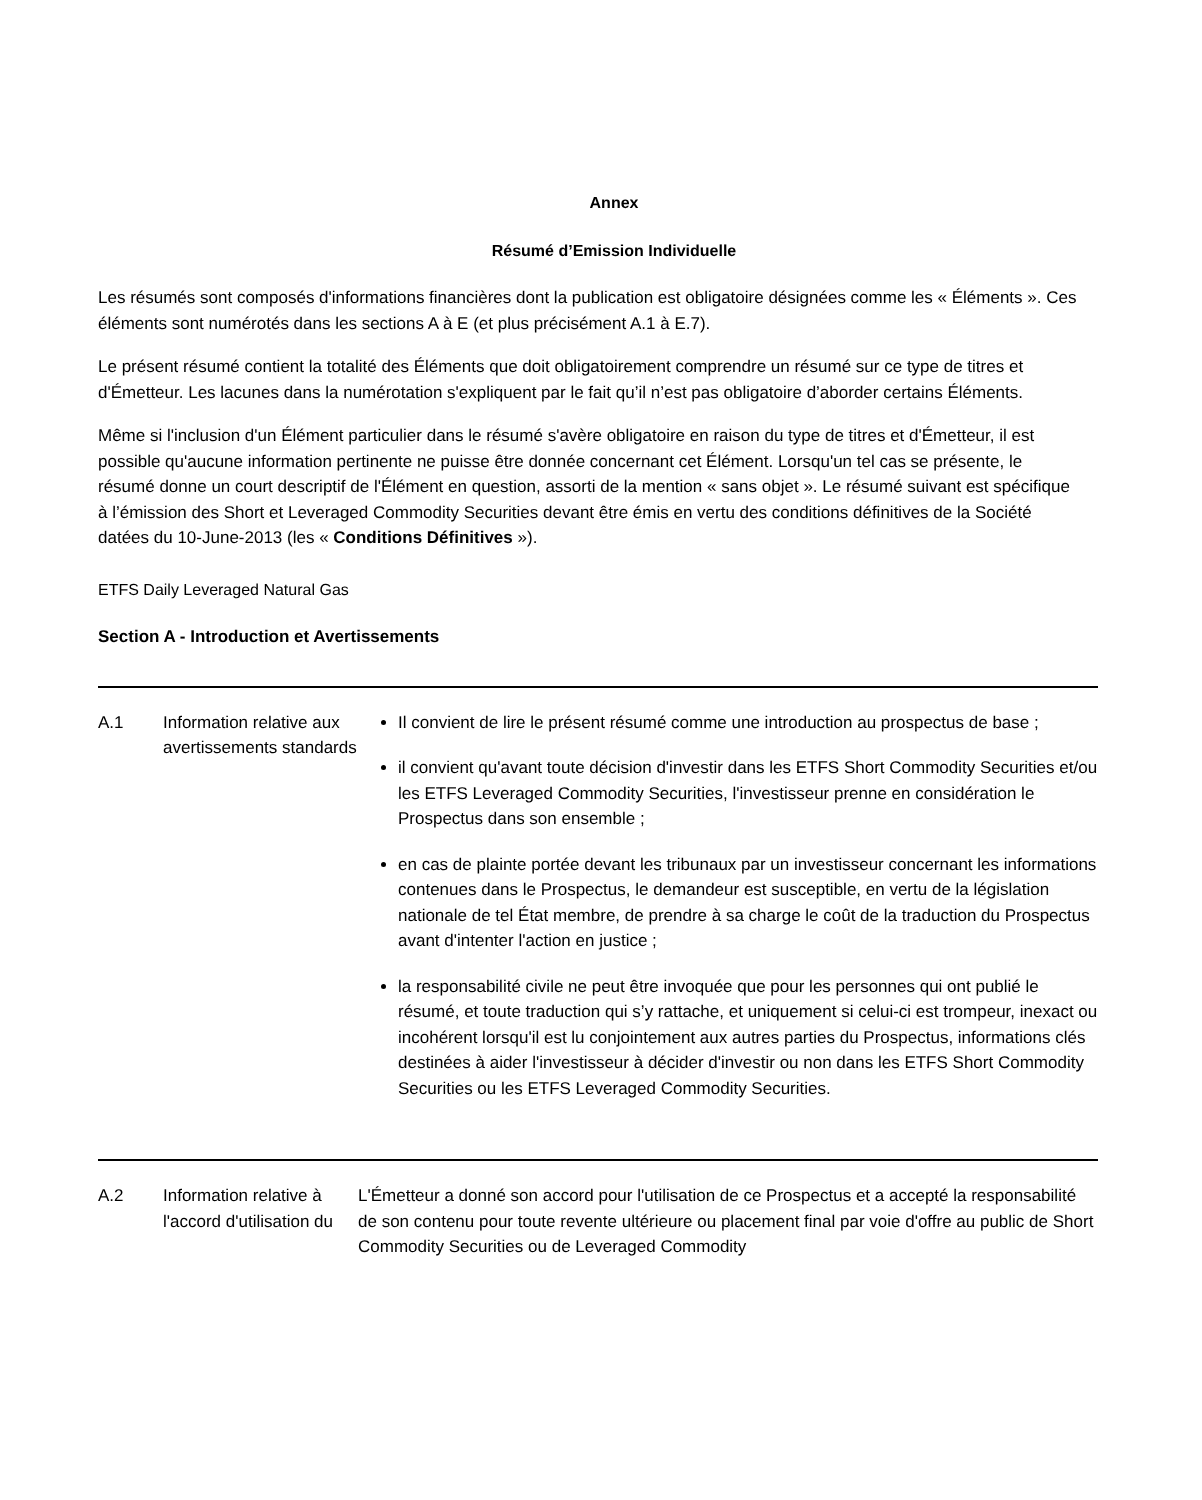Annex
Résumé d’Emission Individuelle
Les résumés sont composés d'informations financières dont la publication est obligatoire désignées comme les « Éléments ». Ces éléments sont numérotés dans les sections A à E (et plus précisément A.1 à E.7).
Le présent résumé contient la totalité des Éléments que doit obligatoirement comprendre un résumé sur ce type de titres et d'Émetteur. Les lacunes dans la numérotation s'expliquent par le fait qu’il n’est pas obligatoire d’aborder certains Éléments.
Même si l'inclusion d'un Élément particulier dans le résumé s'avère obligatoire en raison du type de titres et d'Émetteur, il est possible qu'aucune information pertinente ne puisse être donnée concernant cet Élément. Lorsqu'un tel cas se présente, le résumé donne un court descriptif de l'Élément en question, assorti de la mention « sans objet ». Le résumé suivant est spécifique à l’émission des Short et Leveraged Commodity Securities devant être émis en vertu des conditions définitives de la Société datées du 10-June-2013 (les « Conditions Définitives »).
ETFS Daily Leveraged Natural Gas
Section A - Introduction et Avertissements
| A.1 | Information relative aux avertissements standards | Il convient de lire le présent résumé comme une introduction au prospectus de base ; il convient qu'avant toute décision d'investir dans les ETFS Short Commodity Securities et/ou les ETFS Leveraged Commodity Securities, l'investisseur prenne en considération le Prospectus dans son ensemble ; en cas de plainte portée devant les tribunaux par un investisseur concernant les informations contenues dans le Prospectus, le demandeur est susceptible, en vertu de la législation nationale de tel État membre, de prendre à sa charge le coût de la traduction du Prospectus avant d'intenter l'action en justice ; la responsabilité civile ne peut être invoquée que pour les personnes qui ont publié le résumé, et toute traduction qui s’y rattache, et uniquement si celui-ci est trompeur, inexact ou incohérent lorsqu'il est lu conjointement aux autres parties du Prospectus, informations clés destinées à aider l'investisseur à décider d'investir ou non dans les ETFS Short Commodity Securities ou les ETFS Leveraged Commodity Securities. |
| A.2 | Information relative à l'accord d'utilisation du | L'Émetteur a donné son accord pour l'utilisation de ce Prospectus et a accepté la responsabilité de son contenu pour toute revente ultérieure ou placement final par voie d'offre au public de Short Commodity Securities ou de Leveraged Commodity |